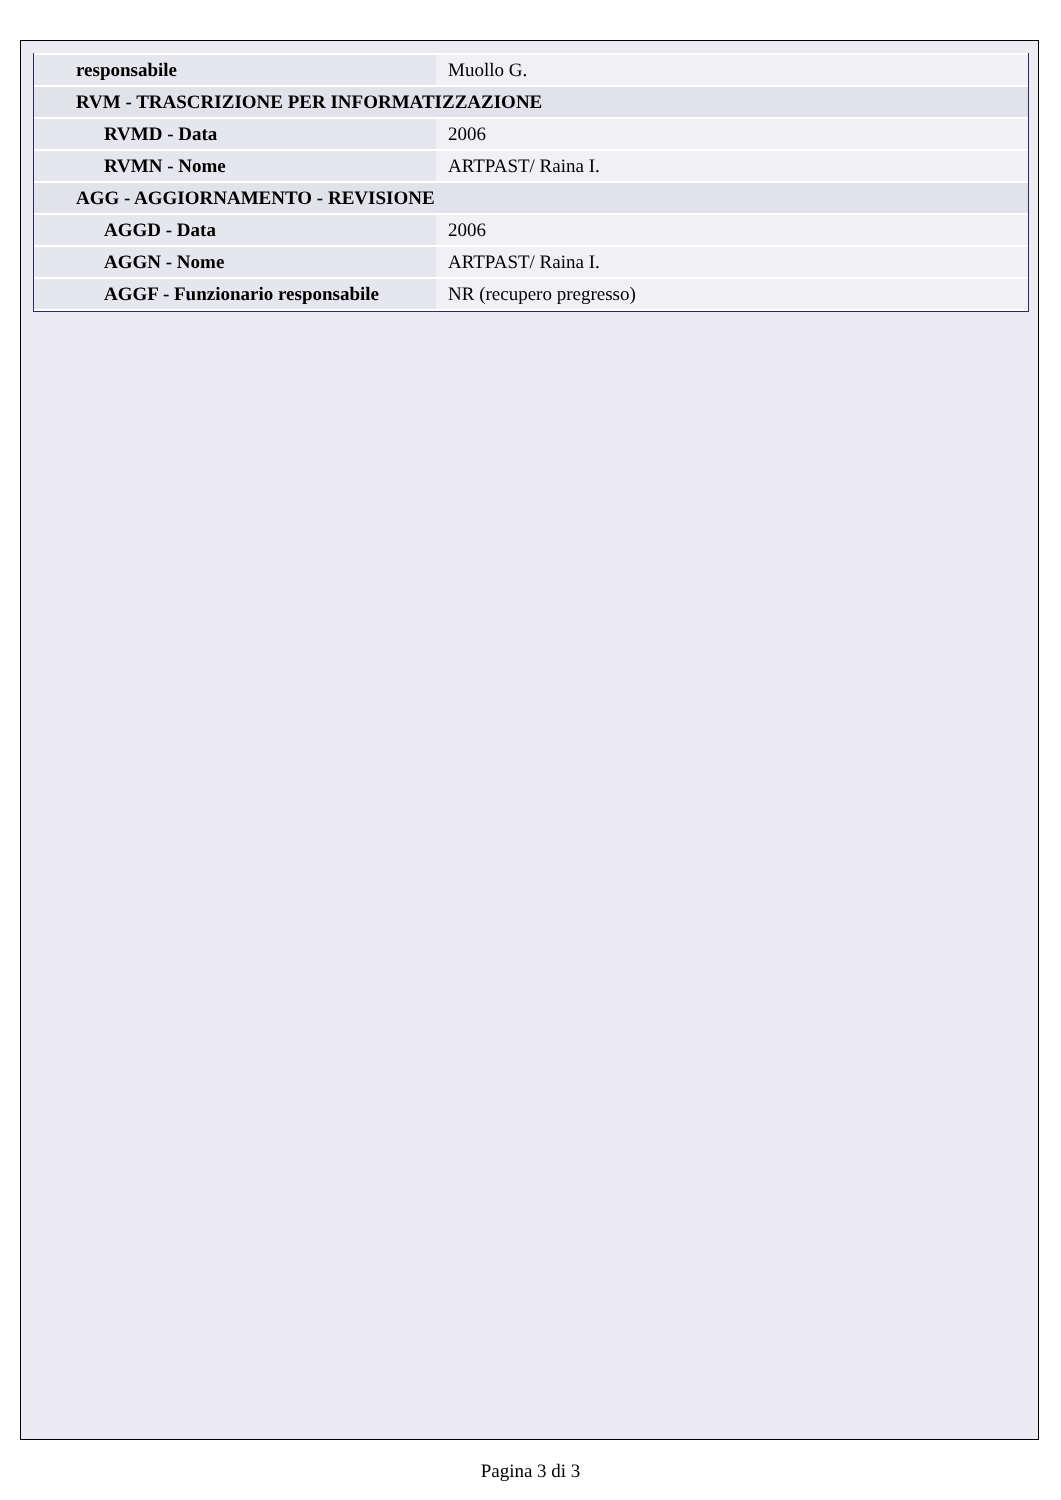| responsabile | Muollo G. |
| RVM - TRASCRIZIONE PER INFORMATIZZAZIONE | |
| RVMD - Data | 2006 |
| RVMN - Nome | ARTPAST/ Raina I. |
| AGG - AGGIORNAMENTO - REVISIONE | |
| AGGD - Data | 2006 |
| AGGN - Nome | ARTPAST/ Raina I. |
| AGGF - Funzionario responsabile | NR (recupero pregresso) |
Pagina 3 di 3